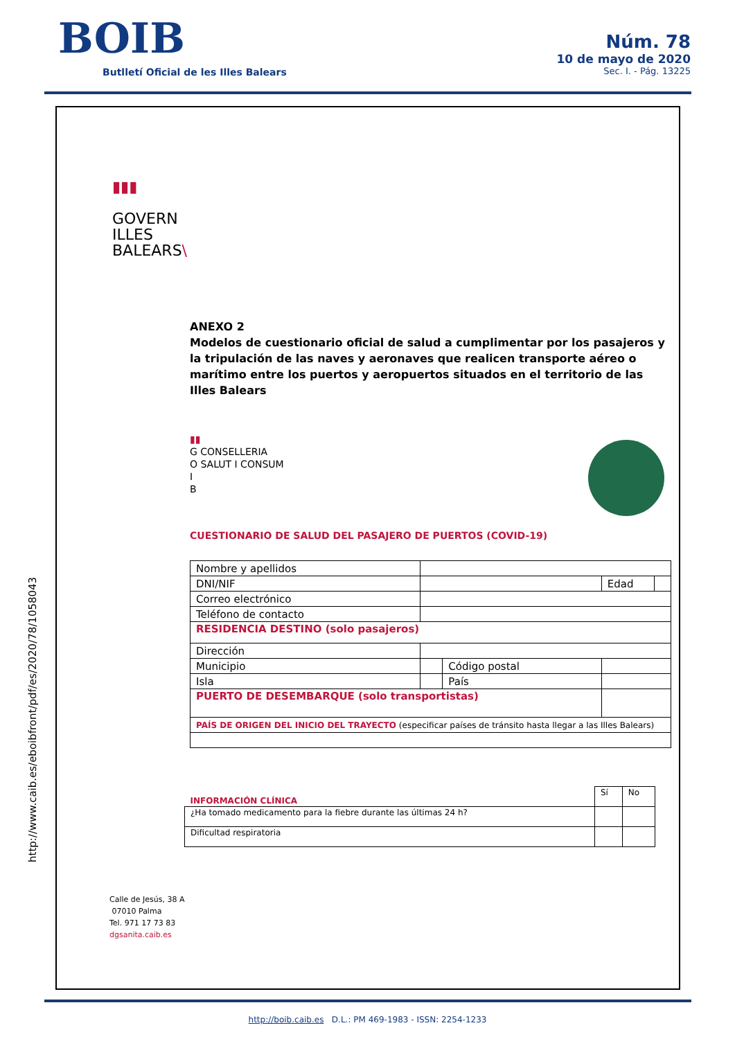BOIB
Butlletí Oficial de les Illes Balears
Núm. 78
10 de mayo de 2020
Sec. I. - Pág. 13225
http://www.caib.es/eboibfront/pdf/es/2020/78/1058043
▮▮▮
GOVERN
ILLES
BALEARS\
ANEXO 2
Modelos de cuestionario oficial de salud a cumplimentar por los pasajeros y la tripulación de las naves y aeronaves que realicen transporte aéreo o marítimo entre los puertos y aeropuertos situados en el territorio de las Illes Balears
▮▮
G CONSELLERIA
O SALUT I CONSUM
I
B
CUESTIONARIO DE SALUD DEL PASAJERO DE PUERTOS (COVID-19)
| Nombre y apellidos | | | | |
| DNI/NIF | | | Edad | |
| Correo electrónico | | | | |
| Teléfono de contacto | | | | |
| RESIDENCIA DESTINO (solo pasajeros) | | | | |
| Dirección | | | | |
| Municipio | | Código postal | | |
| Isla | | País | | |
| PUERTO DE DESEMBARQUE (solo transportistas) | | | | |
| PAÍS DE ORIGEN DEL INICIO DEL TRAYECTO (especificar países de tránsito hasta llegar a las Illes Balears) | | | | |
| INFORMACIÓN CLÍNICA | Sí | No |
| ¿Ha tomado medicamento para la fiebre durante las últimas 24 h? | | |
| Dificultad respiratoria | | |
Calle de Jesús, 38 A
07010 Palma
Tel. 971 17 73 83
dgsanita.caib.es
http://boib.caib.es D.L.: PM 469-1983 - ISSN: 2254-1233